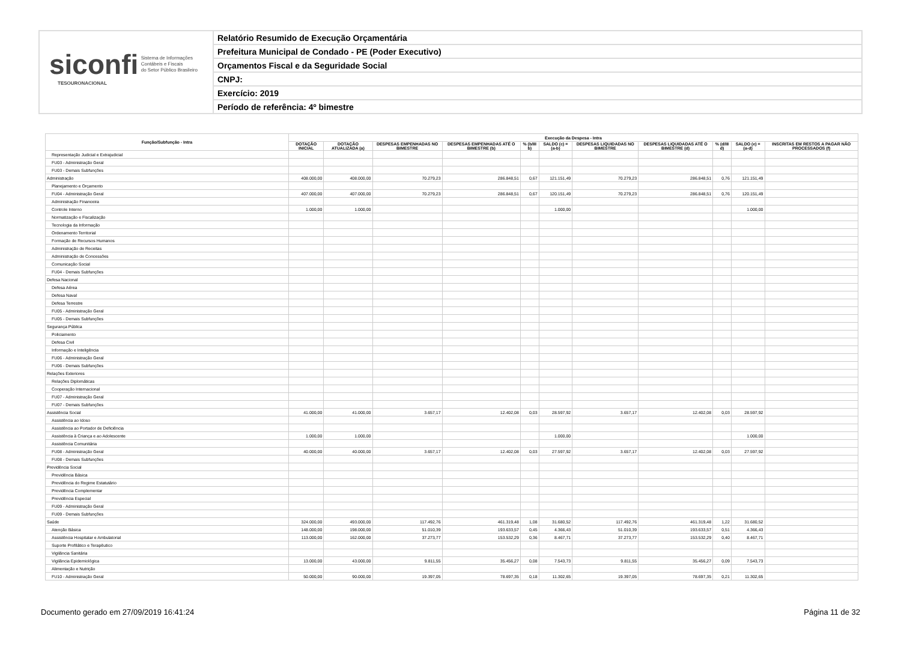siconfi Sistema de Informações
Contábeis e Fiscais
do Setor Público Brasileiro
TESOURONACIONAL
Relatório Resumido de Execução Orçamentária
Prefeitura Municipal de Condado - PE (Poder Executivo)
Orçamentos Fiscal e da Seguridade Social
CNPJ:
Exercício: 2019
Período de referência: 4º bimestre
| Função/Subfunção - Intra | Execução da Despesa - Intra | | | | | | | | | | |
| --- | --- | --- | --- | --- | --- | --- | --- | --- | --- | --- | --- |
| | DOTAÇÃO INICIAL | DOTAÇÃO ATUALIZADA (a) | DESPESAS EMPENHADAS NO BIMESTRE | DESPESAS EMPENHADAS ATÉ O BIMESTRE (b) | % (b/III b) | SALDO (c) = (a-b) | DESPESAS LIQUIDADAS NO BIMESTRE | DESPESAS LIQUIDADAS ATÉ O BIMESTRE (d) | % (d/III d) | SALDO (e) = (a-d) | INSCRITAS EM RESTOS A PAGAR NÃO PROCESSADOS (f) |
| Representação Judicial e Extrajudicial | | | | | | | | | | | |
| FU03 - Administração Geral | | | | | | | | | | | |
| FU03 - Demais Subfunções | | | | | | | | | | | |
| Administração | 408.000,00 | 408.000,00 | 70.279,23 | 286.848,51 | 0,67 | 121.151,49 | 70.279,23 | 286.848,51 | 0,76 | 121.151,49 | |
| Planejamento e Orçamento | | | | | | | | | | | |
| FU04 - Administração Geral | 407.000,00 | 407.000,00 | 70.279,23 | 286.848,51 | 0,67 | 120.151,49 | 70.279,23 | 286.848,51 | 0,76 | 120.151,49 | |
| Administração Financeira | | | | | | | | | | | |
| Controle Interno | 1.000,00 | 1.000,00 | | | | 1.000,00 | | | | 1.000,00 | |
| Normatização e Fiscalização | | | | | | | | | | | |
| Tecnologia da Informação | | | | | | | | | | | |
| Ordenamento Territorial | | | | | | | | | | | |
| Formação de Recursos Humanos | | | | | | | | | | | |
| Administração de Receitas | | | | | | | | | | | |
| Administração de Concessões | | | | | | | | | | | |
| Comunicação Social | | | | | | | | | | | |
| FU04 - Demais Subfunções | | | | | | | | | | | |
| Defesa Nacional | | | | | | | | | | | |
| Defesa Aérea | | | | | | | | | | | |
| Defesa Naval | | | | | | | | | | | |
| Defesa Terrestre | | | | | | | | | | | |
| FU05 - Administração Geral | | | | | | | | | | | |
| FU05 - Demais Subfunções | | | | | | | | | | | |
| Segurança Pública | | | | | | | | | | | |
| Policiamento | | | | | | | | | | | |
| Defesa Civil | | | | | | | | | | | |
| Informação e Inteligência | | | | | | | | | | | |
| FU06 - Administração Geral | | | | | | | | | | | |
| FU06 - Demais Subfunções | | | | | | | | | | | |
| Relações Exteriores | | | | | | | | | | | |
| Relações Diplomáticas | | | | | | | | | | | |
| Cooperação Internacional | | | | | | | | | | | |
| FU07 - Administração Geral | | | | | | | | | | | |
| FU07 - Demais Subfunções | | | | | | | | | | | |
| Assistência Social | 41.000,00 | 41.000,00 | 3.657,17 | 12.402,08 | 0,03 | 28.597,92 | 3.657,17 | 12.402,08 | 0,03 | 28.597,92 | |
| Assistência ao Idoso | | | | | | | | | | | |
| Assistência ao Portador de Deficiência | | | | | | | | | | | |
| Assistência à Criança e ao Adolescente | 1.000,00 | 1.000,00 | | | | 1.000,00 | | | | 1.000,00 | |
| Assistência Comunitária | | | | | | | | | | | |
| FU08 - Administração Geral | 40.000,00 | 40.000,00 | 3.657,17 | 12.402,08 | 0,03 | 27.597,92 | 3.657,17 | 12.402,08 | 0,03 | 27.597,92 | |
| FU08 - Demais Subfunções | | | | | | | | | | | |
| Previdência Social | | | | | | | | | | | |
| Previdência Básica | | | | | | | | | | | |
| Previdência do Regime Estatutário | | | | | | | | | | | |
| Previdência Complementar | | | | | | | | | | | |
| Previdência Especial | | | | | | | | | | | |
| FU09 - Administração Geral | | | | | | | | | | | |
| FU09 - Demais Subfunções | | | | | | | | | | | |
| Saúde | 324.000,00 | 493.000,00 | 117.492,76 | 461.319,48 | 1,08 | 31.680,52 | 117.492,76 | 461.319,48 | 1,22 | 31.680,52 | |
| Atenção Básica | 148.000,00 | 198.000,00 | 51.010,39 | 193.633,57 | 0,45 | 4.366,43 | 51.010,39 | 193.633,57 | 0,51 | 4.366,43 | |
| Assistência Hospitalar e Ambulatorial | 113.000,00 | 162.000,00 | 37.273,77 | 153.532,29 | 0,36 | 8.467,71 | 37.273,77 | 153.532,29 | 0,40 | 8.467,71 | |
| Suporte Profilático e Terapêutico | | | | | | | | | | | |
| Vigilância Sanitária | | | | | | | | | | | |
| Vigilância Epidemiológica | 13.000,00 | 43.000,00 | 9.811,55 | 35.456,27 | 0,08 | 7.543,73 | 9.811,55 | 35.456,27 | 0,09 | 7.543,73 | |
| Alimentação e Nutrição | | | | | | | | | | | |
| FU10 - Administração Geral | 50.000,00 | 90.000,00 | 19.397,05 | 78.697,35 | 0,18 | 11.302,65 | 19.397,05 | 78.697,35 | 0,21 | 11.302,65 | |
Documento gerado em 27/09/2019 16:41:24 Página 11 de 32